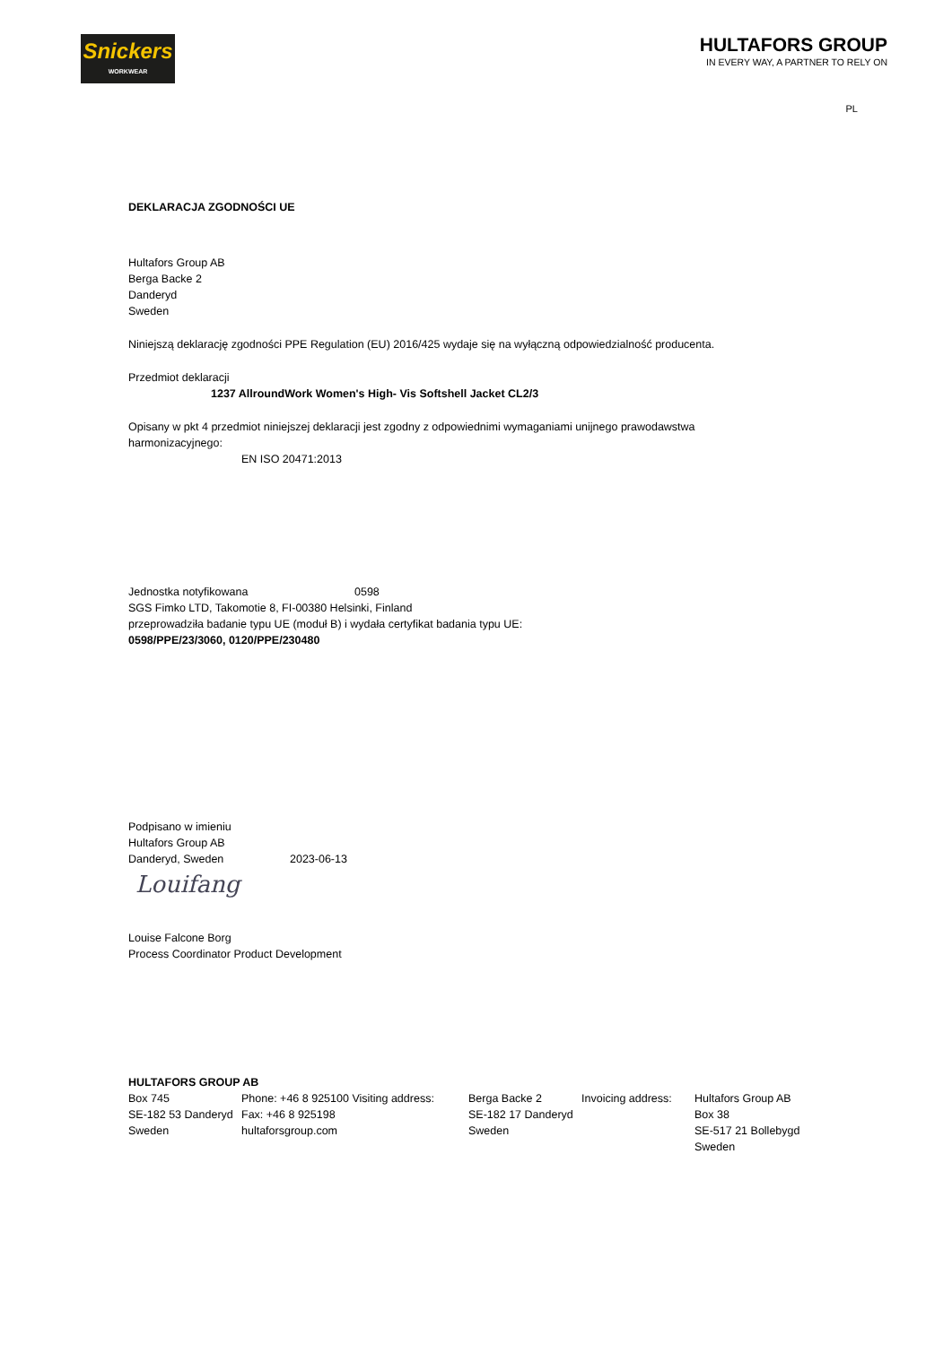Snickers
WORKWEAR
HULTAFORS GROUP
IN EVERY WAY, A PARTNER TO RELY ON
PL
DEKLARACJA ZGODNOŚCI UE
Hultafors Group AB
Berga Backe 2
Danderyd
Sweden
Niniejszą deklarację zgodności PPE Regulation (EU) 2016/425 wydaje się na wyłączną odpowiedzialność producenta.
Przedmiot deklaracji
1237 AllroundWork Women's High- Vis Softshell Jacket CL2/3
Opisany w pkt 4 przedmiot niniejszej deklaracji jest zgodny z odpowiednimi wymaganiami unijnego prawodawstwa
harmonizacyjnego:
EN ISO 20471:2013
Jednostka notyfikowana 0598
SGS Fimko LTD, Takomotie 8, FI-00380 Helsinki, Finland
przeprowadziła badanie typu UE (moduł B) i wydała certyfikat badania typu UE:
0598/PPE/23/3060, 0120/PPE/230480
Podpisano w imieniu
Hultafors Group AB
Danderyd, Sweden 2023-06-13
Louifang
Louise Falcone Borg
Process Coordinator Product Development
HULTAFORS GROUP AB
| Box 745 SE-182 53 Danderyd Sweden | Phone: +46 8 925100 Visiting address: Fax: +46 8 925198 hultaforsgroup.com | Berga Backe 2 SE-182 17 Danderyd Sweden | Invoicing address: | Hultafors Group AB Box 38 SE-517 21 Bollebygd Sweden |